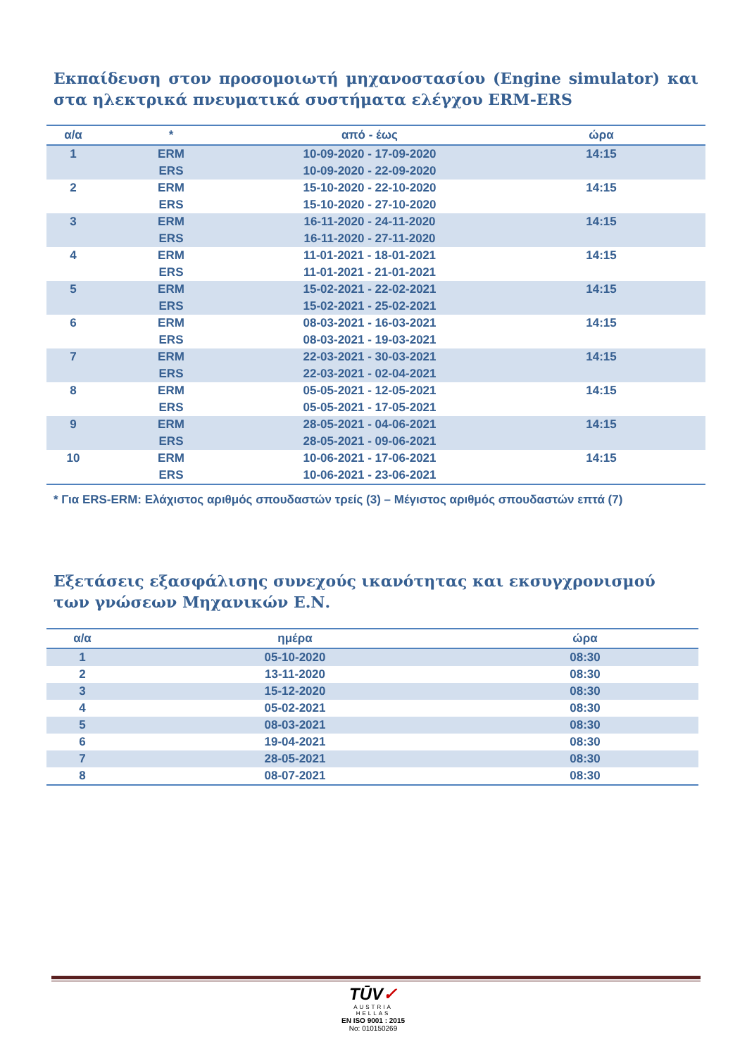Εκπαίδευση στον προσομοιωτή μηχανοστασίου (Engine simulator) και στα ηλεκτρικά πνευματικά συστήματα ελέγχου ERM-ERS
| α/α | * | από - έως | ώρα |
| --- | --- | --- | --- |
| 1 | ERM | 10-09-2020 - 17-09-2020 | 14:15 |
| | ERS | 10-09-2020 - 22-09-2020 | |
| 2 | ERM | 15-10-2020 - 22-10-2020 | 14:15 |
| | ERS | 15-10-2020 - 27-10-2020 | |
| 3 | ERM | 16-11-2020 - 24-11-2020 | 14:15 |
| | ERS | 16-11-2020 - 27-11-2020 | |
| 4 | ERM | 11-01-2021 - 18-01-2021 | 14:15 |
| | ERS | 11-01-2021 - 21-01-2021 | |
| 5 | ERM | 15-02-2021 - 22-02-2021 | 14:15 |
| | ERS | 15-02-2021 - 25-02-2021 | |
| 6 | ERM | 08-03-2021 - 16-03-2021 | 14:15 |
| | ERS | 08-03-2021 - 19-03-2021 | |
| 7 | ERM | 22-03-2021 - 30-03-2021 | 14:15 |
| | ERS | 22-03-2021 - 02-04-2021 | |
| 8 | ERM | 05-05-2021 - 12-05-2021 | 14:15 |
| | ERS | 05-05-2021 - 17-05-2021 | |
| 9 | ERM | 28-05-2021 - 04-06-2021 | 14:15 |
| | ERS | 28-05-2021 - 09-06-2021 | |
| 10 | ERM | 10-06-2021 - 17-06-2021 | 14:15 |
| | ERS | 10-06-2021 - 23-06-2021 | |
* Για ERS-ERM: Ελάχιστος αριθμός σπουδαστών τρείς (3) – Μέγιστος αριθμός σπουδαστών επτά (7)
Εξετάσεις εξασφάλισης συνεχούς ικανότητας και εκσυγχρονισμού των γνώσεων Μηχανικών Ε.Ν.
| α/α | ημέρα | ώρα |
| --- | --- | --- |
| 1 | 05-10-2020 | 08:30 |
| 2 | 13-11-2020 | 08:30 |
| 3 | 15-12-2020 | 08:30 |
| 4 | 05-02-2021 | 08:30 |
| 5 | 08-03-2021 | 08:30 |
| 6 | 19-04-2021 | 08:30 |
| 7 | 28-05-2021 | 08:30 |
| 8 | 08-07-2021 | 08:30 |
TŪV✓
AUSTRIA
HELLAS
EN ISO 9001 : 2015
No: 010150269